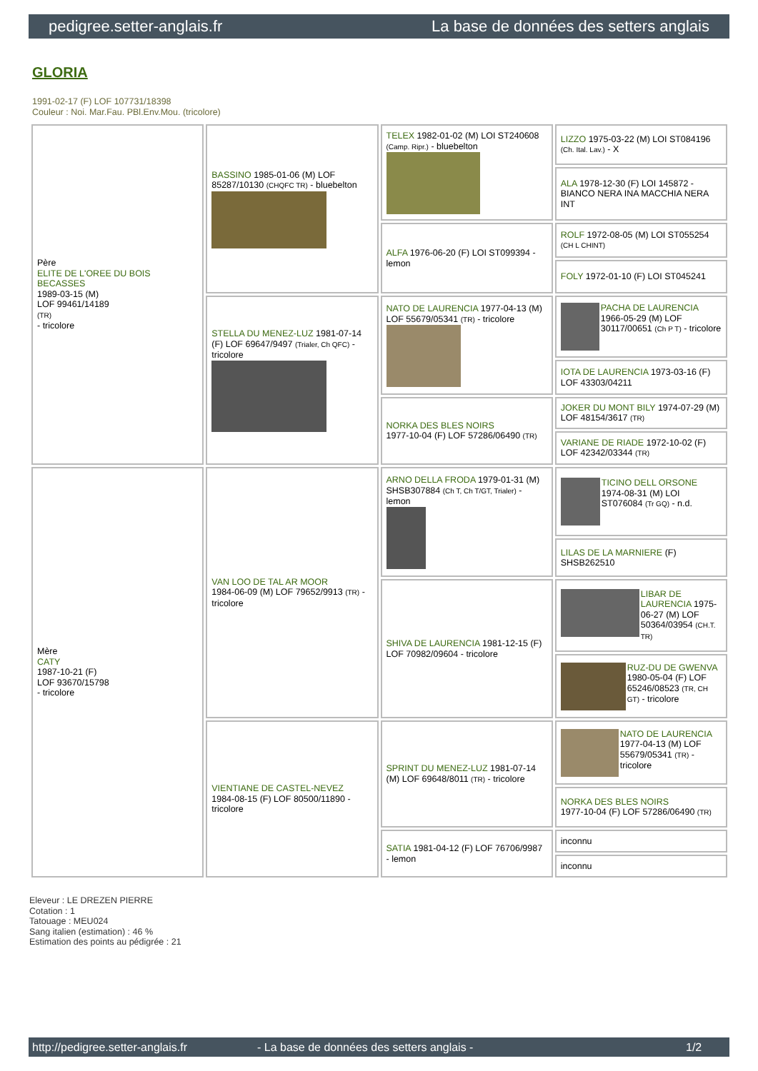pedigree.setter-anglais.fr La base de données des setters anglais
GLORIA
1991-02-17 (F) LOF 107731/18398
Couleur : Noi. Mar.Fau. PBl.Env.Mou. (tricolore)
| Père ELITE DE L'OREE DU BOIS BECASSES 1989-03-15 (M) LOF 99461/14189 (TR) - tricolore | BASSINO 1985-01-06 (M) LOF 85287/10130 (CHQFC TR) - bluebelton | TELEX 1982-01-02 (M) LOI ST240608 (Camp. Ripr.) - bluebelton | LIZZO 1975-03-22 (M) LOI ST084196 (Ch. Ital. Lav.) - X |
| | | | ALA 1978-12-30 (F) LOI 145872 - BIANCO NERA INA MACCHIA NERA INT |
| | | ALFA 1976-06-20 (F) LOI ST099394 - lemon | ROLF 1972-08-05 (M) LOI ST055254 (CH L CHINT) |
| | | | FOLY 1972-01-10 (F) LOI ST045241 |
| | STELLA DU MENEZ-LUZ 1981-07-14 (F) LOF 69647/9497 (Trialer, Ch QFC) - tricolore | NATO DE LAURENCIA 1977-04-13 (M) LOF 55679/05341 (TR) - tricolore | PACHA DE LAURENCIA 1966-05-29 (M) LOF 30117/00651 (Ch P T) - tricolore |
| | | | IOTA DE LAURENCIA 1973-03-16 (F) LOF 43303/04211 |
| | | NORKA DES BLES NOIRS 1977-10-04 (F) LOF 57286/06490 (TR) | JOKER DU MONT BILY 1974-07-29 (M) LOF 48154/3617 (TR) |
| | | | VARIANE DE RIADE 1972-10-02 (F) LOF 42342/03344 (TR) |
| Mère CATY 1987-10-21 (F) LOF 93670/15798 - tricolore | VAN LOO DE TAL AR MOOR 1984-06-09 (M) LOF 79652/9913 (TR) - tricolore | ARNO DELLA FRODA 1979-01-31 (M) SHSB307884 (Ch T, Ch T/GT, Trialer) - lemon | TICINO DELL ORSONE 1974-08-31 (M) LOI ST076084 (Tr GQ) - n.d. |
| | | | LILAS DE LA MARNIERE (F) SHSB262510 |
| | | SHIVA DE LAURENCIA 1981-12-15 (F) LOF 70982/09604 - tricolore | LIBAR DE LAURENCIA 1975-06-27 (M) LOF 50364/03954 (CH.T. TR) |
| | | | RUZ-DU DE GWENVA 1980-05-04 (F) LOF 65246/08523 (TR, CH GT) - tricolore |
| | VIENTIANE DE CASTEL-NEVEZ 1984-08-15 (F) LOF 80500/11890 - tricolore | SPRINT DU MENEZ-LUZ 1981-07-14 (M) LOF 69648/8011 (TR) - tricolore | NATO DE LAURENCIA 1977-04-13 (M) LOF 55679/05341 (TR) - tricolore |
| | | | NORKA DES BLES NOIRS 1977-10-04 (F) LOF 57286/06490 (TR) |
| | | SATIA 1981-04-12 (F) LOF 76706/9987 - lemon | inconnu |
| | | | inconnu |
Eleveur : LE DREZEN PIERRE
Cotation : 1
Tatouage : MEU024
Sang italien (estimation) : 46 %
Estimation des points au pédigrée : 21
http://pedigree.setter-anglais.fr - La base de données des setters anglais - 1/2